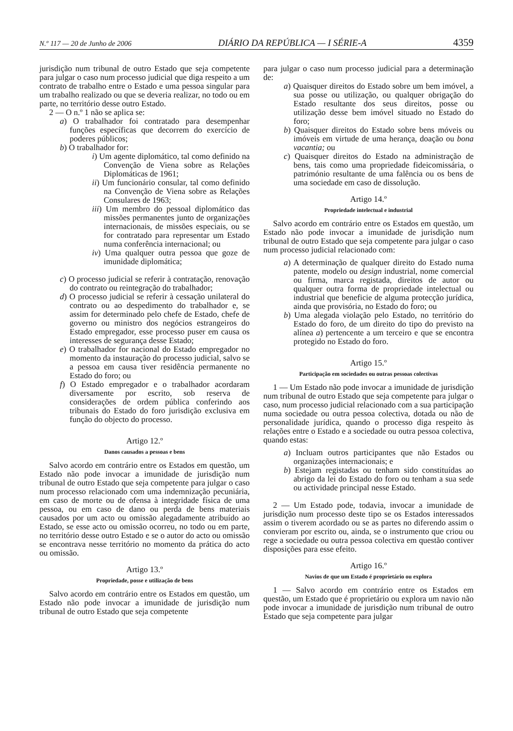N.º 117 — 20 de Junho de 2006 DIÁRIO DA REPÚBLICA — I SÉRIE-A 4359
jurisdição num tribunal de outro Estado que seja competente para julgar o caso num processo judicial que diga respeito a um contrato de trabalho entre o Estado e uma pessoa singular para um trabalho realizado ou que se deveria realizar, no todo ou em parte, no território desse outro Estado.
2 — O n.º 1 não se aplica se:
a) O trabalhador foi contratado para desempenhar funções específicas que decorrem do exercício de poderes públicos;
b) O trabalhador for:
i) Um agente diplomático, tal como definido na Convenção de Viena sobre as Relações Diplomáticas de 1961;
ii) Um funcionário consular, tal como definido na Convenção de Viena sobre as Relações Consulares de 1963;
iii) Um membro do pessoal diplomático das missões permanentes junto de organizações internacionais, de missões especiais, ou se for contratado para representar um Estado numa conferência internacional; ou
iv) Uma qualquer outra pessoa que goze de imunidade diplomática;
c) O processo judicial se referir à contratação, renovação do contrato ou reintegração do trabalhador;
d) O processo judicial se referir à cessação unilateral do contrato ou ao despedimento do trabalhador e, se assim for determinado pelo chefe de Estado, chefe de governo ou ministro dos negócios estrangeiros do Estado empregador, esse processo puser em causa os interesses de segurança desse Estado;
e) O trabalhador for nacional do Estado empregador no momento da instauração do processo judicial, salvo se a pessoa em causa tiver residência permanente no Estado do foro; ou
f) O Estado empregador e o trabalhador acordaram diversamente por escrito, sob reserva de considerações de ordem pública conferindo aos tribunais do Estado do foro jurisdição exclusiva em função do objecto do processo.
Artigo 12.º
Danos causados a pessoas e bens
Salvo acordo em contrário entre os Estados em questão, um Estado não pode invocar a imunidade de jurisdição num tribunal de outro Estado que seja competente para julgar o caso num processo relacionado com uma indemnização pecuniária, em caso de morte ou de ofensa à integridade física de uma pessoa, ou em caso de dano ou perda de bens materiais causados por um acto ou omissão alegadamente atribuído ao Estado, se esse acto ou omissão ocorreu, no todo ou em parte, no território desse outro Estado e se o autor do acto ou omissão se encontrava nesse território no momento da prática do acto ou omissão.
Artigo 13.º
Propriedade, posse e utilização de bens
Salvo acordo em contrário entre os Estados em questão, um Estado não pode invocar a imunidade de jurisdição num tribunal de outro Estado que seja competente
para julgar o caso num processo judicial para a determinação de:
a) Quaisquer direitos do Estado sobre um bem imóvel, a sua posse ou utilização, ou qualquer obrigação do Estado resultante dos seus direitos, posse ou utilização desse bem imóvel situado no Estado do foro;
b) Quaisquer direitos do Estado sobre bens móveis ou imóveis em virtude de uma herança, doação ou bona vacantia; ou
c) Quaisquer direitos do Estado na administração de bens, tais como uma propriedade fideicomissária, o património resultante de uma falência ou os bens de uma sociedade em caso de dissolução.
Artigo 14.º
Propriedade intelectual e industrial
Salvo acordo em contrário entre os Estados em questão, um Estado não pode invocar a imunidade de jurisdição num tribunal de outro Estado que seja competente para julgar o caso num processo judicial relacionado com:
a) A determinação de qualquer direito do Estado numa patente, modelo ou design industrial, nome comercial ou firma, marca registada, direitos de autor ou qualquer outra forma de propriedade intelectual ou industrial que beneficie de alguma protecção jurídica, ainda que provisória, no Estado do foro; ou
b) Uma alegada violação pelo Estado, no território do Estado do foro, de um direito do tipo do previsto na alínea a) pertencente a um terceiro e que se encontra protegido no Estado do foro.
Artigo 15.º
Participação em sociedades ou outras pessoas colectivas
1 — Um Estado não pode invocar a imunidade de jurisdição num tribunal de outro Estado que seja competente para julgar o caso, num processo judicial relacionado com a sua participação numa sociedade ou outra pessoa colectiva, dotada ou não de personalidade jurídica, quando o processo diga respeito às relações entre o Estado e a sociedade ou outra pessoa colectiva, quando estas:
a) Incluam outros participantes que não Estados ou organizações internacionais; e
b) Estejam registadas ou tenham sido constituídas ao abrigo da lei do Estado do foro ou tenham a sua sede ou actividade principal nesse Estado.
2 — Um Estado pode, todavia, invocar a imunidade de jurisdição num processo deste tipo se os Estados interessados assim o tiverem acordado ou se as partes no diferendo assim o convieram por escrito ou, ainda, se o instrumento que criou ou rege a sociedade ou outra pessoa colectiva em questão contiver disposições para esse efeito.
Artigo 16.º
Navios de que um Estado é proprietário ou explora
1 — Salvo acordo em contrário entre os Estados em questão, um Estado que é proprietário ou explora um navio não pode invocar a imunidade de jurisdição num tribunal de outro Estado que seja competente para julgar